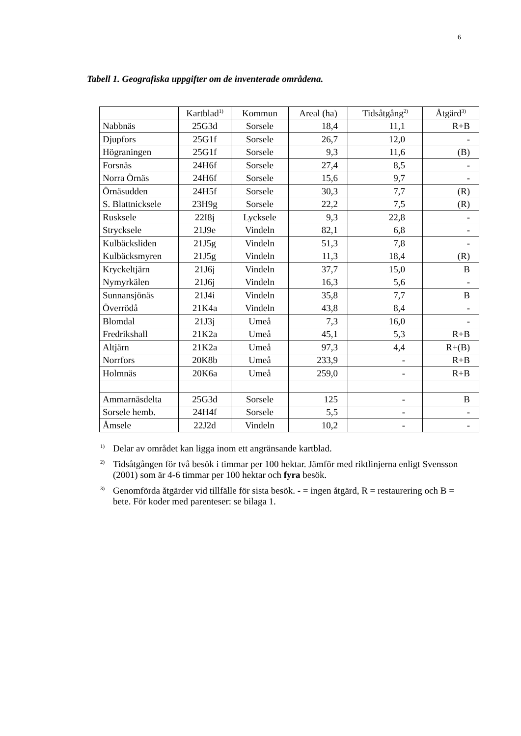6
Tabell 1. Geografiska uppgifter om de inventerade områdena.
| | Kartblad<sup>1)</sup> | Kommun | Areal (ha) | Tidsåtgång<sup>2)</sup> | Åtgärd<sup>3)</sup> |
| --- | --- | --- | --- | --- | --- |
| Nabbnäs | 25G3d | Sorsele | 18,4 | 11,1 | R+B |
| Djupfors | 25G1f | Sorsele | 26,7 | 12,0 | - |
| Högraningen | 25G1f | Sorsele | 9,3 | 11,6 | (B) |
| Forsnäs | 24H6f | Sorsele | 27,4 | 8,5 | - |
| Norra Örnäs | 24H6f | Sorsele | 15,6 | 9,7 | - |
| Örnäsudden | 24H5f | Sorsele | 30,3 | 7,7 | (R) |
| S. Blattnicksele | 23H9g | Sorsele | 22,2 | 7,5 | (R) |
| Rusksele | 22I8j | Lycksele | 9,3 | 22,8 | - |
| Strycksele | 21J9e | Vindeln | 82,1 | 6,8 | - |
| Kulbäcksliden | 21J5g | Vindeln | 51,3 | 7,8 | - |
| Kulbäcksmyren | 21J5g | Vindeln | 11,3 | 18,4 | (R) |
| Kryckeltjärn | 21J6j | Vindeln | 37,7 | 15,0 | B |
| Nymyrkälen | 21J6j | Vindeln | 16,3 | 5,6 | - |
| Sunnansjönäs | 21J4i | Vindeln | 35,8 | 7,7 | B |
| Överrödå | 21K4a | Vindeln | 43,8 | 8,4 | - |
| Blomdal | 21J3j | Umeå | 7,3 | 16,0 | - |
| Fredrikshall | 21K2a | Umeå | 45,1 | 5,3 | R+B |
| Altjärn | 21K2a | Umeå | 97,3 | 4,4 | R+(B) |
| Norrfors | 20K8b | Umeå | 233,9 | - | R+B |
| Holmnäs | 20K6a | Umeå | 259,0 | - | R+B |
| Ammarnäsdelta | 25G3d | Sorsele | 125 | - | B |
| Sorsele hemb. | 24H4f | Sorsele | 5,5 | - | - |
| Åmsele | 22J2d | Vindeln | 10,2 | - | - |
<sup>1)</sup>
Delar av området kan ligga inom ett angränsande kartblad.
<sup>2)</sup>
Tidsåtgången för två besök i timmar per 100 hektar. Jämför med riktlinjerna enligt Svensson (2001) som är 4-6 timmar per 100 hektar och fyra besök.
<sup>3)</sup>
Genomförda åtgärder vid tillfälle för sista besök. - = ingen åtgärd, R = restaurering och B = bete. För koder med parenteser: se bilaga 1.